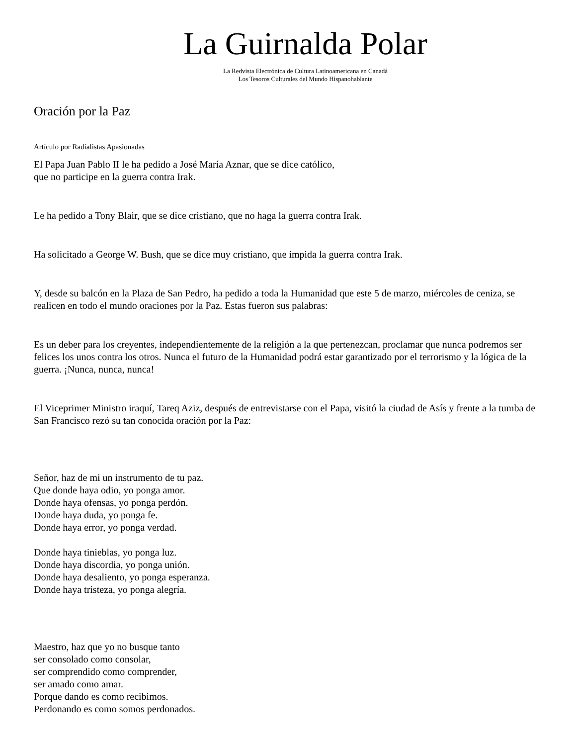La Guirnalda Polar
La Redvista Electrónica de Cultura Latinoamericana en Canadá
Los Tesoros Culturales del Mundo Hispanohablante
Oración por la Paz
Artículo por Radialistas Apasionadas
El Papa Juan Pablo II le ha pedido a José María Aznar, que se dice católico,
que no participe en la guerra contra Irak.
Le ha pedido a Tony Blair, que se dice cristiano, que no haga la guerra contra Irak.
Ha solicitado a George W. Bush, que se dice muy cristiano, que impida la guerra contra Irak.
Y, desde su balcón en la Plaza de San Pedro, ha pedido a toda la Humanidad que este 5 de marzo, miércoles de ceniza, se realicen en todo el mundo oraciones por la Paz. Estas fueron sus palabras:
Es un deber para los creyentes, independientemente de la religión a la que pertenezcan, proclamar que nunca podremos ser felices los unos contra los otros. Nunca el futuro de la Humanidad podrá estar garantizado por el terrorismo y la lógica de la guerra. ¡Nunca, nunca, nunca!
El Viceprimer Ministro iraquí, Tareq Aziz, después de entrevistarse con el Papa, visitó la ciudad de Asís y frente a la tumba de San Francisco rezó su tan conocida oración por la Paz:
Señor, haz de mi un instrumento de tu paz.
Que donde haya odio, yo ponga amor.
Donde haya ofensas, yo ponga perdón.
Donde haya duda, yo ponga fe.
Donde haya error, yo ponga verdad.
Donde haya tinieblas, yo ponga luz.
Donde haya discordia, yo ponga unión.
Donde haya desaliento, yo ponga esperanza.
Donde haya tristeza, yo ponga alegría.
Maestro, haz que yo no busque tanto
ser consolado como consolar,
ser comprendido como comprender,
ser amado como amar.
Porque dando es como recibimos.
Perdonando es como somos perdonados.